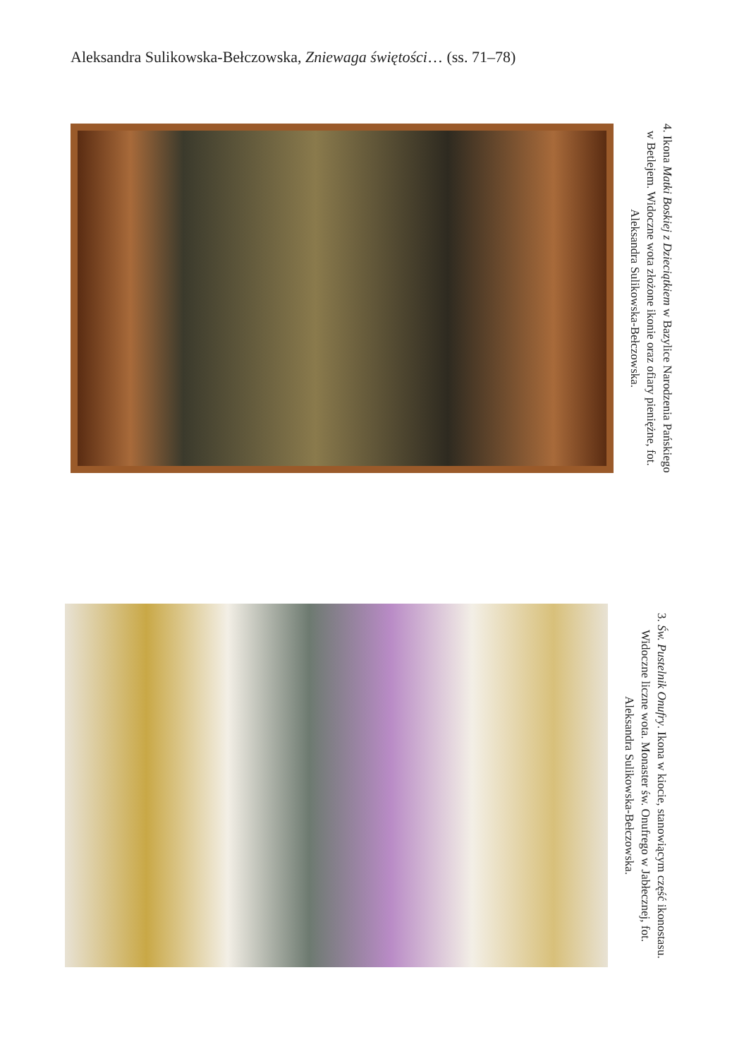Aleksandra Sulikowska-Bełczowska, Zniewaga świętości… (ss. 71–78)
4. Ikona Matki Boskiej z Dzieciątkiem w Bazylice Narodzenia Pańskiego w Betlejem. Widoczne wota złożone ikonie oraz ofiary pieniężne, fot. Aleksandra Sulikowska-Bełczowska.
3. Św. Pustelnik Onufry. Ikona w kiocie, stanowiącym część ikonostasu. Widoczne liczne wota. Monaster św. Onufrego w Jabłecznej, fot. Aleksandra Sulikowska-Bełczowska.